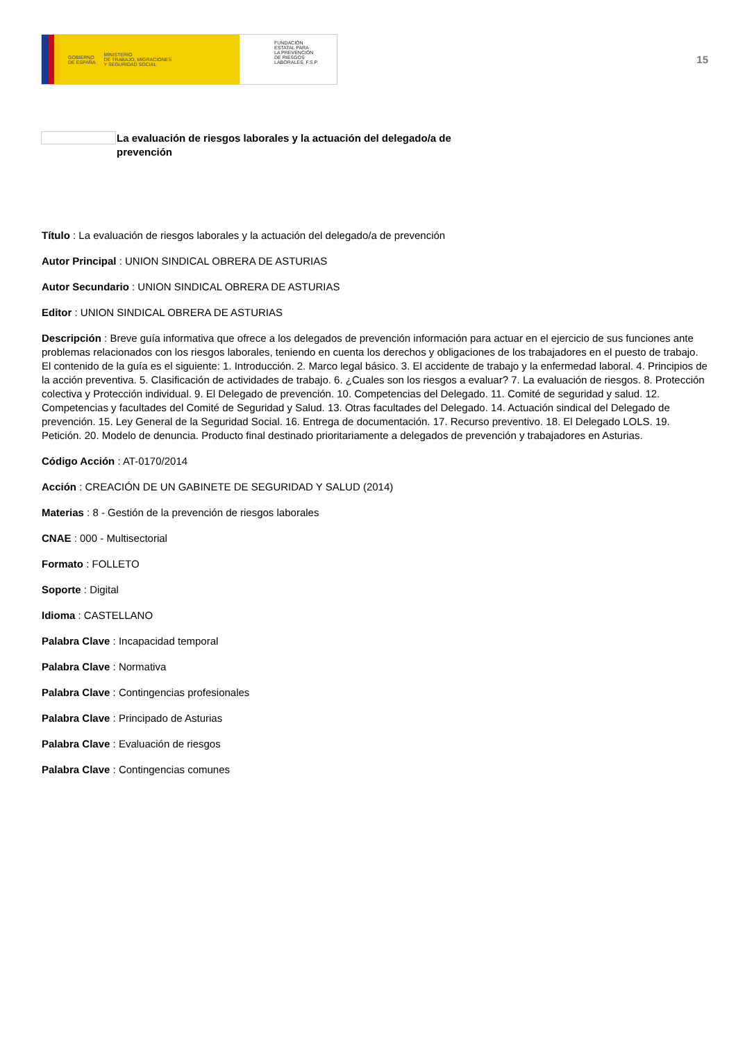GOBIERNO
DE ESPAÑA MINISTERIO
DE TRABAJO, MIGRACIONES
Y SEGURIDAD SOCIAL
FUNDACIÓN
ESTATAL PARA
LA PREVENCIÓN
DE RIESGOS
LABORALES, F.S.P.
15
La evaluación de riesgos laborales y la actuación del delegado/a de prevención
Título : La evaluación de riesgos laborales y la actuación del delegado/a de prevención
Autor Principal : UNION SINDICAL OBRERA DE ASTURIAS
Autor Secundario : UNION SINDICAL OBRERA DE ASTURIAS
Editor : UNION SINDICAL OBRERA DE ASTURIAS
Descripción : Breve guía informativa que ofrece a los delegados de prevención información para actuar en el ejercicio de sus funciones ante problemas relacionados con los riesgos laborales, teniendo en cuenta los derechos y obligaciones de los trabajadores en el puesto de trabajo. El contenido de la guía es el siguiente: 1. Introducción. 2. Marco legal básico. 3. El accidente de trabajo y la enfermedad laboral. 4. Principios de la acción preventiva. 5. Clasificación de actividades de trabajo. 6. ¿Cuales son los riesgos a evaluar? 7. La evaluación de riesgos. 8. Protección colectiva y Protección individual. 9. El Delegado de prevención. 10. Competencias del Delegado. 11. Comité de seguridad y salud. 12. Competencias y facultades del Comité de Seguridad y Salud. 13. Otras facultades del Delegado. 14. Actuación sindical del Delegado de prevención. 15. Ley General de la Seguridad Social. 16. Entrega de documentación. 17. Recurso preventivo. 18. El Delegado LOLS. 19. Petición. 20. Modelo de denuncia. Producto final destinado prioritariamente a delegados de prevención y trabajadores en Asturias.
Código Acción : AT-0170/2014
Acción : CREACIÓN DE UN GABINETE DE SEGURIDAD Y SALUD (2014)
Materias : 8 - Gestión de la prevención de riesgos laborales
CNAE : 000 - Multisectorial
Formato : FOLLETO
Soporte : Digital
Idioma : CASTELLANO
Palabra Clave : Incapacidad temporal
Palabra Clave : Normativa
Palabra Clave : Contingencias profesionales
Palabra Clave : Principado de Asturias
Palabra Clave : Evaluación de riesgos
Palabra Clave : Contingencias comunes